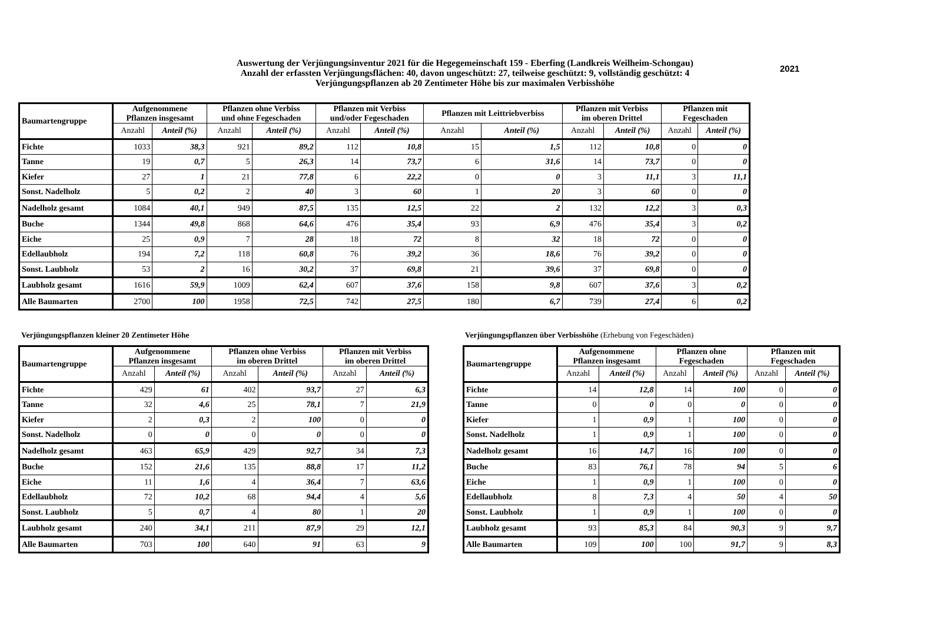2021
Auswertung der Verjüngungsinventur 2021 für die Hegegemeinschaft 159 - Eberfing (Landkreis Weilheim-Schongau)
Anzahl der erfassten Verjüngungsflächen: 40, davon ungeschützt: 27, teilweise geschützt: 9, vollständig geschützt: 4
Verjüngungspflanzen ab 20 Zentimeter Höhe bis zur maximalen Verbisshöhe
| Baumartengruppe | Aufgenommene Pflanzen insgesamt | | Pflanzen ohne Verbiss und ohne Fegeschaden | | Pflanzen mit Verbiss und/oder Fegeschaden | | Pflanzen mit Leittriebverbiss | | Pflanzen mit Verbiss im oberen Drittel | | Pflanzen mit Fegeschaden | |
| --- | --- | --- | --- | --- | --- | --- | --- | --- | --- | --- | --- | --- |
| | Anzahl | Anteil (%) | Anzahl | Anteil (%) | Anzahl | Anteil (%) | Anzahl | Anteil (%) | Anzahl | Anteil (%) | Anzahl | Anteil (%) |
| Fichte | 1033 | 38,3 | 921 | 89,2 | 112 | 10,8 | 15 | 1,5 | 112 | 10,8 | 0 | 0 |
| Tanne | 19 | 0,7 | 5 | 26,3 | 14 | 73,7 | 6 | 31,6 | 14 | 73,7 | 0 | 0 |
| Kiefer | 27 | 1 | 21 | 77,8 | 6 | 22,2 | 0 | 0 | 3 | 11,1 | 3 | 11,1 |
| Sonst. Nadelholz | 5 | 0,2 | 2 | 40 | 3 | 60 | 1 | 20 | 3 | 60 | 0 | 0 |
| Nadelholz gesamt | 1084 | 40,1 | 949 | 87,5 | 135 | 12,5 | 22 | 2 | 132 | 12,2 | 3 | 0,3 |
| Buche | 1344 | 49,8 | 868 | 64,6 | 476 | 35,4 | 93 | 6,9 | 476 | 35,4 | 3 | 0,2 |
| Eiche | 25 | 0,9 | 7 | 28 | 18 | 72 | 8 | 32 | 18 | 72 | 0 | 0 |
| Edellaubholz | 194 | 7,2 | 118 | 60,8 | 76 | 39,2 | 36 | 18,6 | 76 | 39,2 | 0 | 0 |
| Sonst. Laubholz | 53 | 2 | 16 | 30,2 | 37 | 69,8 | 21 | 39,6 | 37 | 69,8 | 0 | 0 |
| Laubholz gesamt | 1616 | 59,9 | 1009 | 62,4 | 607 | 37,6 | 158 | 9,8 | 607 | 37,6 | 3 | 0,2 |
| Alle Baumarten | 2700 | 100 | 1958 | 72,5 | 742 | 27,5 | 180 | 6,7 | 739 | 27,4 | 6 | 0,2 |
Verjüngungspflanzen kleiner 20 Zentimeter Höhe
Verjüngungspflanzen über Verbisshöhe (Erhebung von Fegeschäden)
| Baumartengruppe | Aufgenommene Pflanzen insgesamt | | Pflanzen ohne Verbiss im oberen Drittel | | Pflanzen mit Verbiss im oberen Drittel | |
| --- | --- | --- | --- | --- | --- | --- |
| | Anzahl | Anteil (%) | Anzahl | Anteil (%) | Anzahl | Anteil (%) |
| Fichte | 429 | 61 | 402 | 93,7 | 27 | 6,3 |
| Tanne | 32 | 4,6 | 25 | 78,1 | 7 | 21,9 |
| Kiefer | 2 | 0,3 | 2 | 100 | 0 | 0 |
| Sonst. Nadelholz | 0 | 0 | 0 | 0 | 0 | 0 |
| Nadelholz gesamt | 463 | 65,9 | 429 | 92,7 | 34 | 7,3 |
| Buche | 152 | 21,6 | 135 | 88,8 | 17 | 11,2 |
| Eiche | 11 | 1,6 | 4 | 36,4 | 7 | 63,6 |
| Edellaubholz | 72 | 10,2 | 68 | 94,4 | 4 | 5,6 |
| Sonst. Laubholz | 5 | 0,7 | 4 | 80 | 1 | 20 |
| Laubholz gesamt | 240 | 34,1 | 211 | 87,9 | 29 | 12,1 |
| Alle Baumarten | 703 | 100 | 640 | 91 | 63 | 9 |
| Baumartengruppe | Aufgenommene Pflanzen insgesamt | | Pflanzen ohne Fegeschaden | | Pflanzen mit Fegeschaden | |
| --- | --- | --- | --- | --- | --- | --- |
| | Anzahl | Anteil (%) | Anzahl | Anteil (%) | Anzahl | Anteil (%) |
| Fichte | 14 | 12,8 | 14 | 100 | 0 | 0 |
| Tanne | 0 | 0 | 0 | 0 | 0 | 0 |
| Kiefer | 1 | 0,9 | 1 | 100 | 0 | 0 |
| Sonst. Nadelholz | 1 | 0,9 | 1 | 100 | 0 | 0 |
| Nadelholz gesamt | 16 | 14,7 | 16 | 100 | 0 | 0 |
| Buche | 83 | 76,1 | 78 | 94 | 5 | 6 |
| Eiche | 1 | 0,9 | 1 | 100 | 0 | 0 |
| Edellaubholz | 8 | 7,3 | 4 | 50 | 4 | 50 |
| Sonst. Laubholz | 1 | 0,9 | 1 | 100 | 0 | 0 |
| Laubholz gesamt | 93 | 85,3 | 84 | 90,3 | 9 | 9,7 |
| Alle Baumarten | 109 | 100 | 100 | 91,7 | 9 | 8,3 |